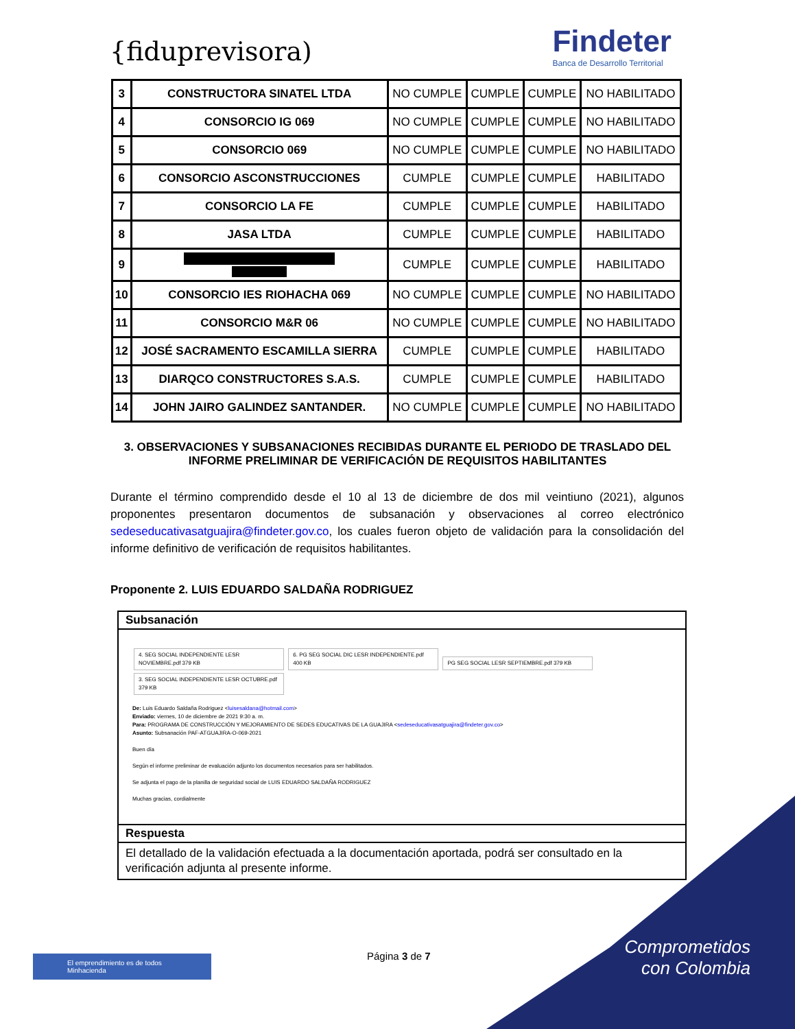{fiduprevisora)
Findeter
Banca de Desarrollo Territorial
| 3 | CONSTRUCTORA SINATEL LTDA | NO CUMPLE | CUMPLE | CUMPLE | NO HABILITADO |
| 4 | CONSORCIO IG 069 | NO CUMPLE | CUMPLE | CUMPLE | NO HABILITADO |
| 5 | CONSORCIO 069 | NO CUMPLE | CUMPLE | CUMPLE | NO HABILITADO |
| 6 | CONSORCIO ASCONSTRUCCIONES | CUMPLE | CUMPLE | CUMPLE | HABILITADO |
| 7 | CONSORCIO LA FE | CUMPLE | CUMPLE | CUMPLE | HABILITADO |
| 8 | JASA LTDA | CUMPLE | CUMPLE | CUMPLE | HABILITADO |
| 9 | | CUMPLE | CUMPLE | CUMPLE | HABILITADO |
| 10 | CONSORCIO IES RIOHACHA 069 | NO CUMPLE | CUMPLE | CUMPLE | NO HABILITADO |
| 11 | CONSORCIO M&R 06 | NO CUMPLE | CUMPLE | CUMPLE | NO HABILITADO |
| 12 | JOSÉ SACRAMENTO ESCAMILLA SIERRA | CUMPLE | CUMPLE | CUMPLE | HABILITADO |
| 13 | DIARQCO CONSTRUCTORES S.A.S. | CUMPLE | CUMPLE | CUMPLE | HABILITADO |
| 14 | JOHN JAIRO GALINDEZ SANTANDER. | NO CUMPLE | CUMPLE | CUMPLE | NO HABILITADO |
3. OBSERVACIONES Y SUBSANACIONES RECIBIDAS DURANTE EL PERIODO DE TRASLADO DEL INFORME PRELIMINAR DE VERIFICACIÓN DE REQUISITOS HABILITANTES
Durante el término comprendido desde el 10 al 13 de diciembre de dos mil veintiuno (2021), algunos proponentes presentaron documentos de subsanación y observaciones al correo electrónico sedeseducativasatguajira@findeter.gov.co, los cuales fueron objeto de validación para la consolidación del informe definitivo de verificación de requisitos habilitantes.
Proponente 2. LUIS EDUARDO SALDAÑA RODRIGUEZ
Subsanación
4. SEG SOCIAL INDEPENDIENTE LESR NOVIEMBRE.pdf 379 KB 6. PG SEG SOCIAL DIC LESR INDEPENDIENTE.pdf 400 KB PG SEG SOCIAL LESR SEPTIEMBRE.pdf 379 KB
3. SEG SOCIAL INDEPENDIENTE LESR OCTUBRE.pdf 379 KB
De: Luis Eduardo Saldaña Rodriguez <luisesaldana@hotmail.com>
Enviado: viernes, 10 de diciembre de 2021 9:30 a. m.
Para: PROGRAMA DE CONSTRUCCIÓN Y MEJORAMIENTO DE SEDES EDUCATIVAS DE LA GUAJIRA <sedeseducativasatguajira@findeter.gov.co>
Asunto: Subsanación PAF-ATGUAJIRA-O-069-2021
Buen día
Según el informe preliminar de evaluación adjunto los documentos necesarios para ser habilitados.
Se adjunta el pago de la planilla de seguridad social de LUIS EDUARDO SALDAÑA RODRIGUEZ
Muchas gracias, cordialmente
Respuesta
El detallado de la validación efectuada a la documentación aportada, podrá ser consultado en la verificación adjunta al presente informe.
Comprometidos
con Colombia
El emprendimiento es de todos Minhacienda
Página 3 de 7